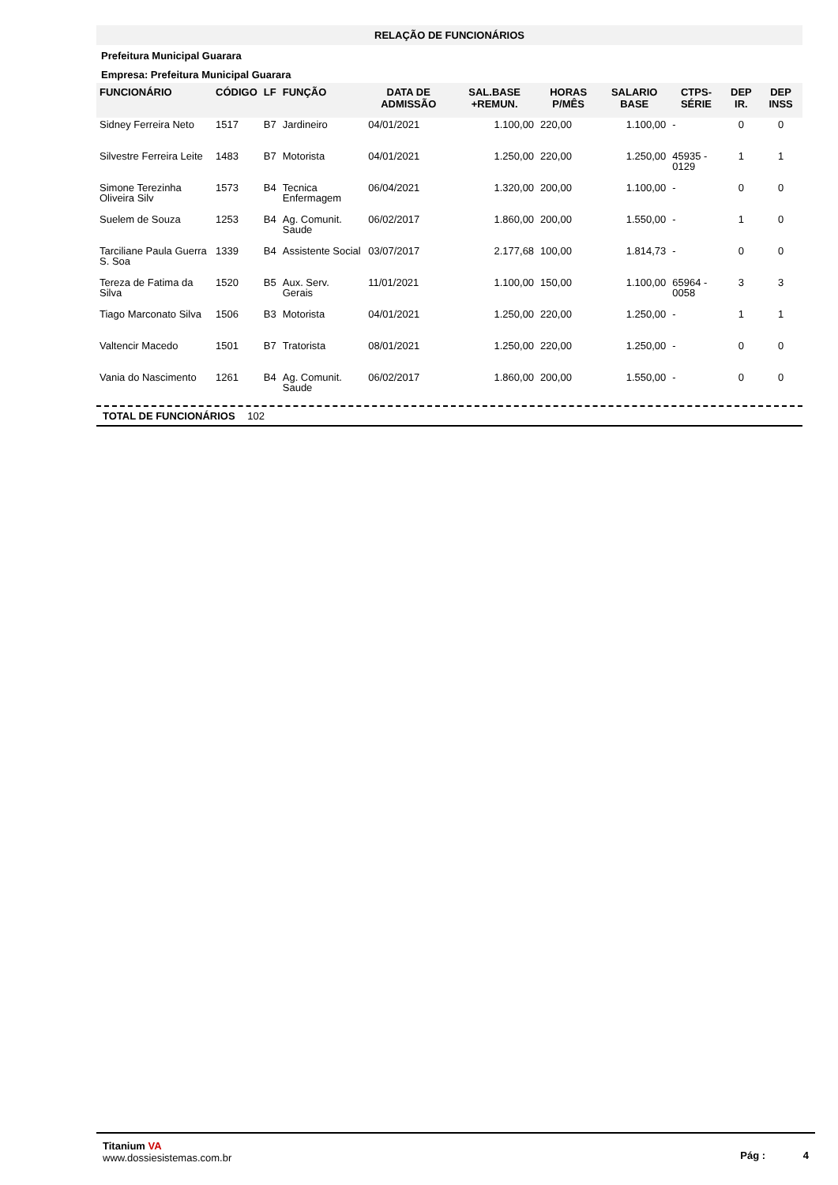RELAÇÃO DE FUNCIONÁRIOS
Prefeitura Municipal Guarara
Empresa: Prefeitura Municipal Guarara
| FUNCIONÁRIO | CÓDIGO | LF | FUNÇÃO | DATA DE ADMISSÃO | SAL.BASE +REMUN. | HORAS P/MÊS | SALARIO BASE | CTPS-SÉRIE | DEP IR. | DEP INSS |
| --- | --- | --- | --- | --- | --- | --- | --- | --- | --- | --- |
| Sidney Ferreira Neto | 1517 | B7 | Jardineiro | 04/01/2021 | 1.100,00 | 220,00 | 1.100,00 | - | 0 | 0 |
| Silvestre Ferreira Leite | 1483 | B7 | Motorista | 04/01/2021 | 1.250,00 | 220,00 | 1.250,00 | 45935 - 0129 | 1 | 1 |
| Simone Terezinha Oliveira Silv | 1573 | B4 | Tecnica Enfermagem | 06/04/2021 | 1.320,00 | 200,00 | 1.100,00 | - | 0 | 0 |
| Suelem de Souza | 1253 | B4 | Ag. Comunit. Saude | 06/02/2017 | 1.860,00 | 200,00 | 1.550,00 | - | 1 | 0 |
| Tarciliane Paula Guerra S. Soa | 1339 | B4 | Assistente Social | 03/07/2017 | 2.177,68 | 100,00 | 1.814,73 | - | 0 | 0 |
| Tereza de Fatima da Silva | 1520 | B5 | Aux. Serv. Gerais | 11/01/2021 | 1.100,00 | 150,00 | 1.100,00 | 65964 - 0058 | 3 | 3 |
| Tiago Marconato Silva | 1506 | B3 | Motorista | 04/01/2021 | 1.250,00 | 220,00 | 1.250,00 | - | 1 | 1 |
| Valtencir Macedo | 1501 | B7 | Tratorista | 08/01/2021 | 1.250,00 | 220,00 | 1.250,00 | - | 0 | 0 |
| Vania do Nascimento | 1261 | B4 | Ag. Comunit. Saude | 06/02/2017 | 1.860,00 | 200,00 | 1.550,00 | - | 0 | 0 |
TOTAL DE FUNCIONÁRIOS 102
Titanium VA
www.dossiesistemas.com.br
Pág : 4